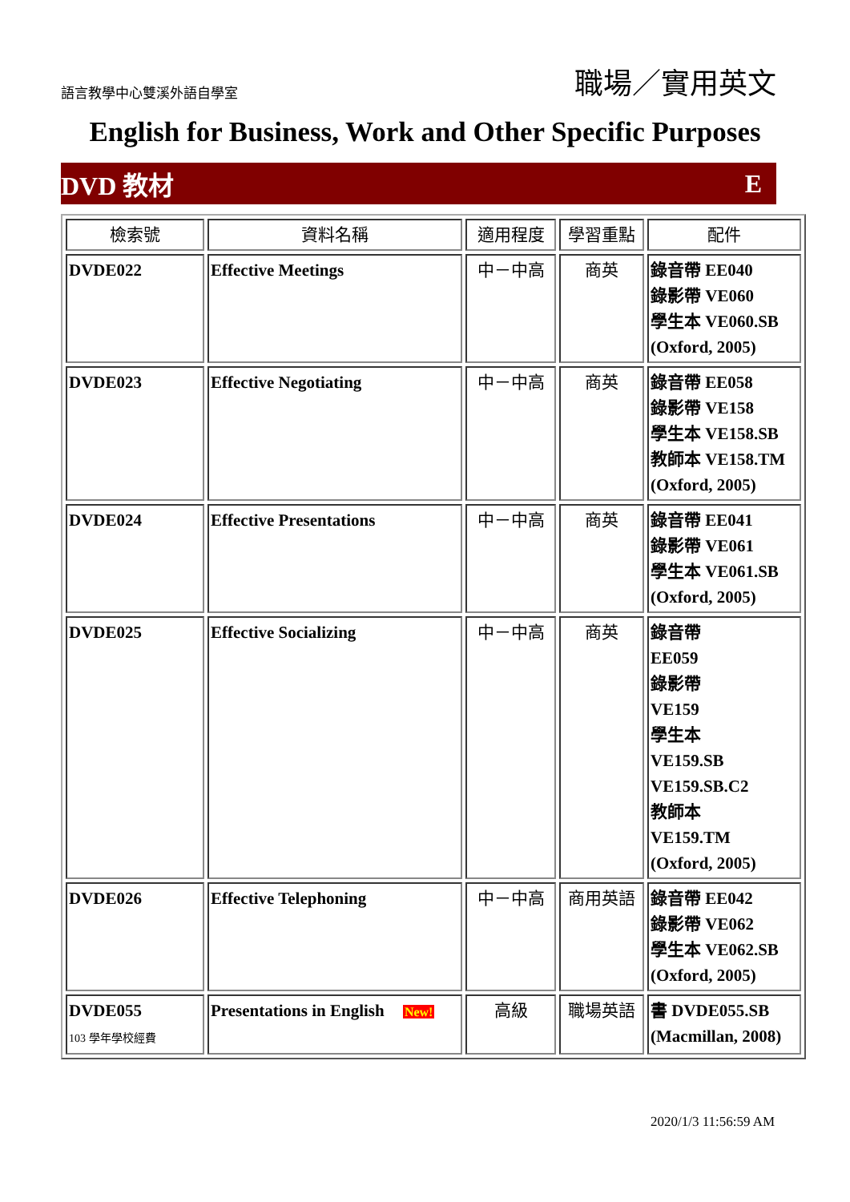語言教學中心雙溪外語自學室
職場／實用英文
English for Business, Work and Other Specific Purposes
DVD 教材 E
| 檢索號 | 資料名稱 | 適用程度 | 學習重點 | 配件 |
| --- | --- | --- | --- | --- |
| DVDE022 | Effective Meetings | 中－中高 | 商英 | 錄音帶 EE040 錄影帶 VE060 學生本 VE060.SB (Oxford, 2005) |
| DVDE023 | Effective Negotiating | 中－中高 | 商英 | 錄音帶 EE058 錄影帶 VE158 學生本 VE158.SB 教師本 VE158.TM (Oxford, 2005) |
| DVDE024 | Effective Presentations | 中－中高 | 商英 | 錄音帶 EE041 錄影帶 VE061 學生本 VE061.SB (Oxford, 2005) |
| DVDE025 | Effective Socializing | 中－中高 | 商英 | 錄音帶 EE059 錄影帶 VE159 學生本 VE159.SB VE159.SB.C2 教師本 VE159.TM (Oxford, 2005) |
| DVDE026 | Effective Telephoning | 中－中高 | 商用英語 | 錄音帶 EE042 錄影帶 VE062 學生本 VE062.SB (Oxford, 2005) |
| DVDE055 103 學年學校經費 | Presentations in English New! | 高級 | 職場英語 | 書 DVDE055.SB (Macmillan, 2008) |
2020/1/3 11:56:59 AM